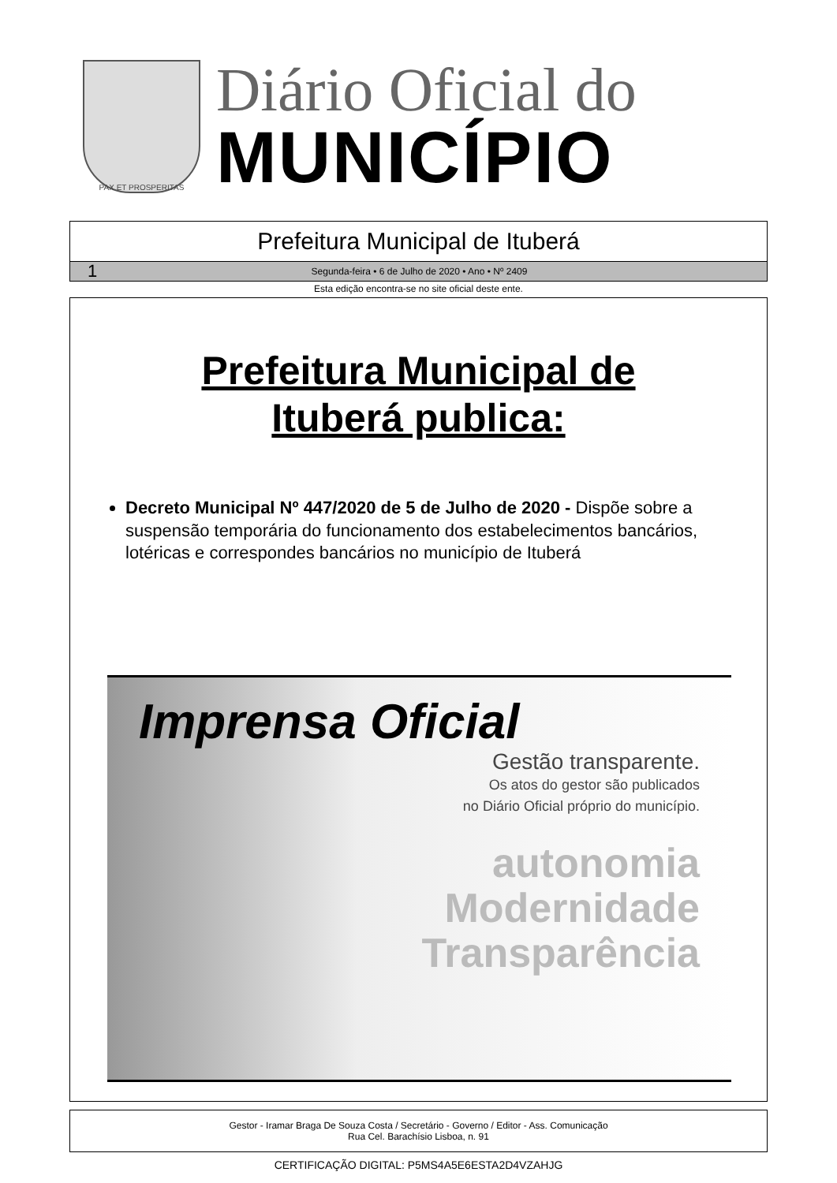PAX ET PROSPERITAS
Diário Oficial do
MUNICÍPIO
Prefeitura Municipal de Ituberá
1 Segunda-feira • 6 de Julho de 2020 • Ano • Nº 2409
Esta edição encontra-se no site oficial deste ente.
Prefeitura Municipal de
Ituberá publica:
Decreto Municipal Nº 447/2020 de 5 de Julho de 2020 - Dispõe sobre a suspensão temporária do funcionamento dos estabelecimentos bancários, lotéricas e correspondes bancários no município de Ituberá
Imprensa Oficial
Gestão transparente.
Os atos do gestor são publicados
no Diário Oficial próprio do município.
autonomia
Modernidade
Transparência
Gestor - Iramar Braga De Souza Costa / Secretário - Governo / Editor - Ass. Comunicação
Rua Cel. Barachísio Lisboa, n. 91
CERTIFICAÇÃO DIGITAL: P5MS4A5E6ESTA2D4VZAHJG